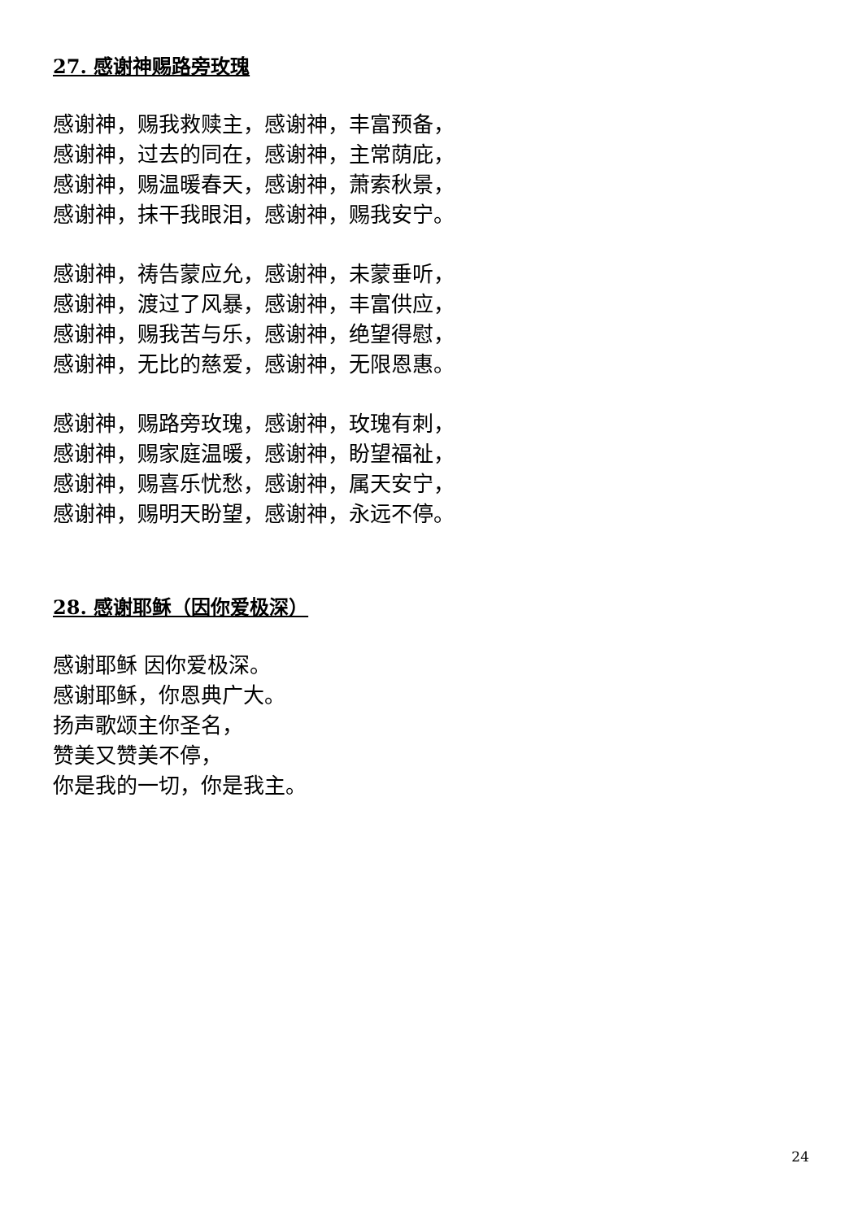27. 感谢神赐路旁玫瑰
感谢神，赐我救赎主，感谢神，丰富预备，
感谢神，过去的同在，感谢神，主常荫庇，
感谢神，赐温暖春天，感谢神，萧索秋景，
感谢神，抹干我眼泪，感谢神，赐我安宁。
感谢神，祷告蒙应允，感谢神，未蒙垂听，
感谢神，渡过了风暴，感谢神，丰富供应，
感谢神，赐我苦与乐，感谢神，绝望得慰，
感谢神，无比的慈爱，感谢神，无限恩惠。
感谢神，赐路旁玫瑰，感谢神，玫瑰有刺，
感谢神，赐家庭温暖，感谢神，盼望福祉，
感谢神，赐喜乐忧愁，感谢神，属天安宁，
感谢神，赐明天盼望，感谢神，永远不停。
28. 感谢耶稣（因你爱极深）
感谢耶稣 因你爱极深。
感谢耶稣，你恩典广大。
扬声歌颂主你圣名，
赞美又赞美不停，
你是我的一切，你是我主。
24